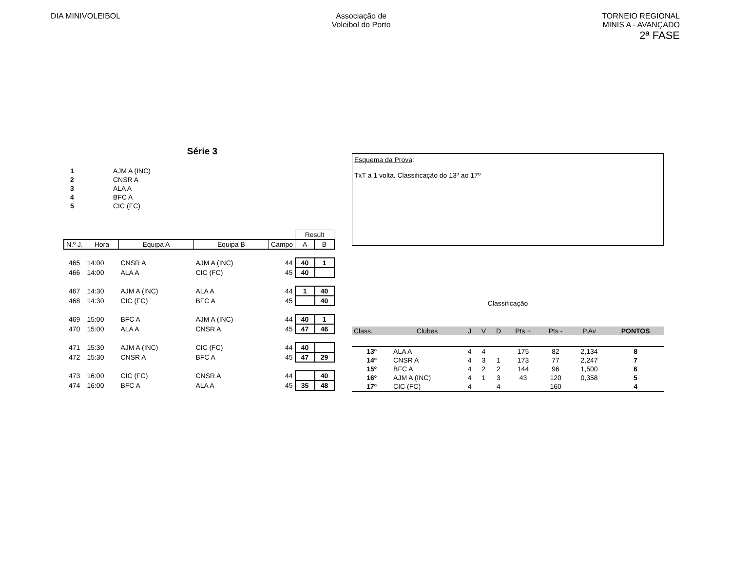DIA MINIVOLEIBOL Associação de
Voleibol do Porto
TORNEIO REGIONAL
MINIS A - AVANÇADO
2ª FASE
Série 3
| 1 | AJM A (INC) |
| 2 | CNSR A |
| 3 | ALA A |
| 4 | BFC A |
| 5 | CIC (FC) |
| | | | | | Result | |
| N.º J. | Hora | Equipa A | Equipa B | Campo | A | B |
| 465 | 14:00 | CNSR A | AJM A (INC) | 44 | 40 | 1 |
| 466 | 14:00 | ALA A | CIC (FC) | 45 | 40 | |
| 467 | 14:30 | AJM A (INC) | ALA A | 44 | 1 | 40 |
| 468 | 14:30 | CIC (FC) | BFC A | 45 | | 40 |
| 469 | 15:00 | BFC A | AJM A (INC) | 44 | 40 | 1 |
| 470 | 15:00 | ALA A | CNSR A | 45 | 47 | 46 |
| 471 | 15:30 | AJM A (INC) | CIC (FC) | 44 | 40 | |
| 472 | 15:30 | CNSR A | BFC A | 45 | 47 | 29 |
| 473 | 16:00 | CIC (FC) | CNSR A | 44 | | 40 |
| 474 | 16:00 | BFC A | ALA A | 45 | 35 | 48 |
Esquema da Prova:
TxT a 1 volta. Classificação do 13º ao 17º
Classificação
| Class. | Clubes | J | V | D | Pts + | Pts - | P.Av | PONTOS |
| 13º | ALA A | 4 | 4 | | 175 | 82 | 2,134 | 8 |
| 14º | CNSR A | 4 | 3 | 1 | 173 | 77 | 2,247 | 7 |
| 15º | BFC A | 4 | 2 | 2 | 144 | 96 | 1,500 | 6 |
| 16º | AJM A (INC) | 4 | 1 | 3 | 43 | 120 | 0,358 | 5 |
| 17º | CIC (FC) | 4 | | 4 | | 160 | | 4 |